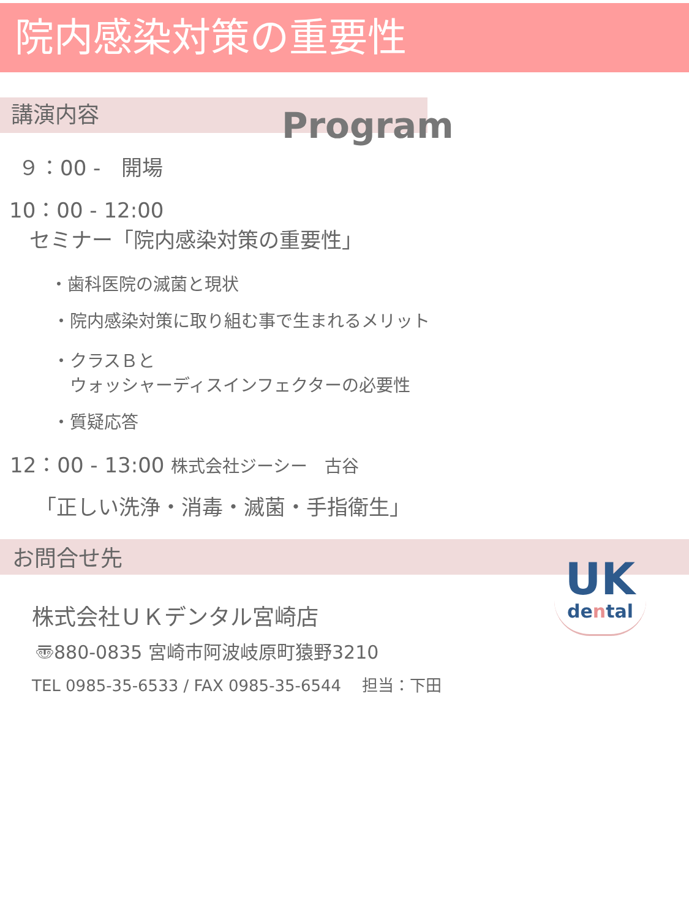院内感染対策の重要性
講演内容
Program
９：00 -　開場
10：00 - 12:00
セミナー「院内感染対策の重要性」
・歯科医院の滅菌と現状
・院内感染対策に取り組む事で生まれるメリット
・クラスＢと
　ウォッシャーディスインフェクターの必要性
・質疑応答
12：00 - 13:00 株式会社ジーシー　古谷
「正しい洗浄・消毒・滅菌・手指衛生」
お問合せ先
株式会社ＵＫデンタル宮崎店
〠880-0835 宮崎市阿波岐原町猿野3210
TEL 0985-35-6533 / FAX 0985-35-6544　 担当：下田
UK
dental